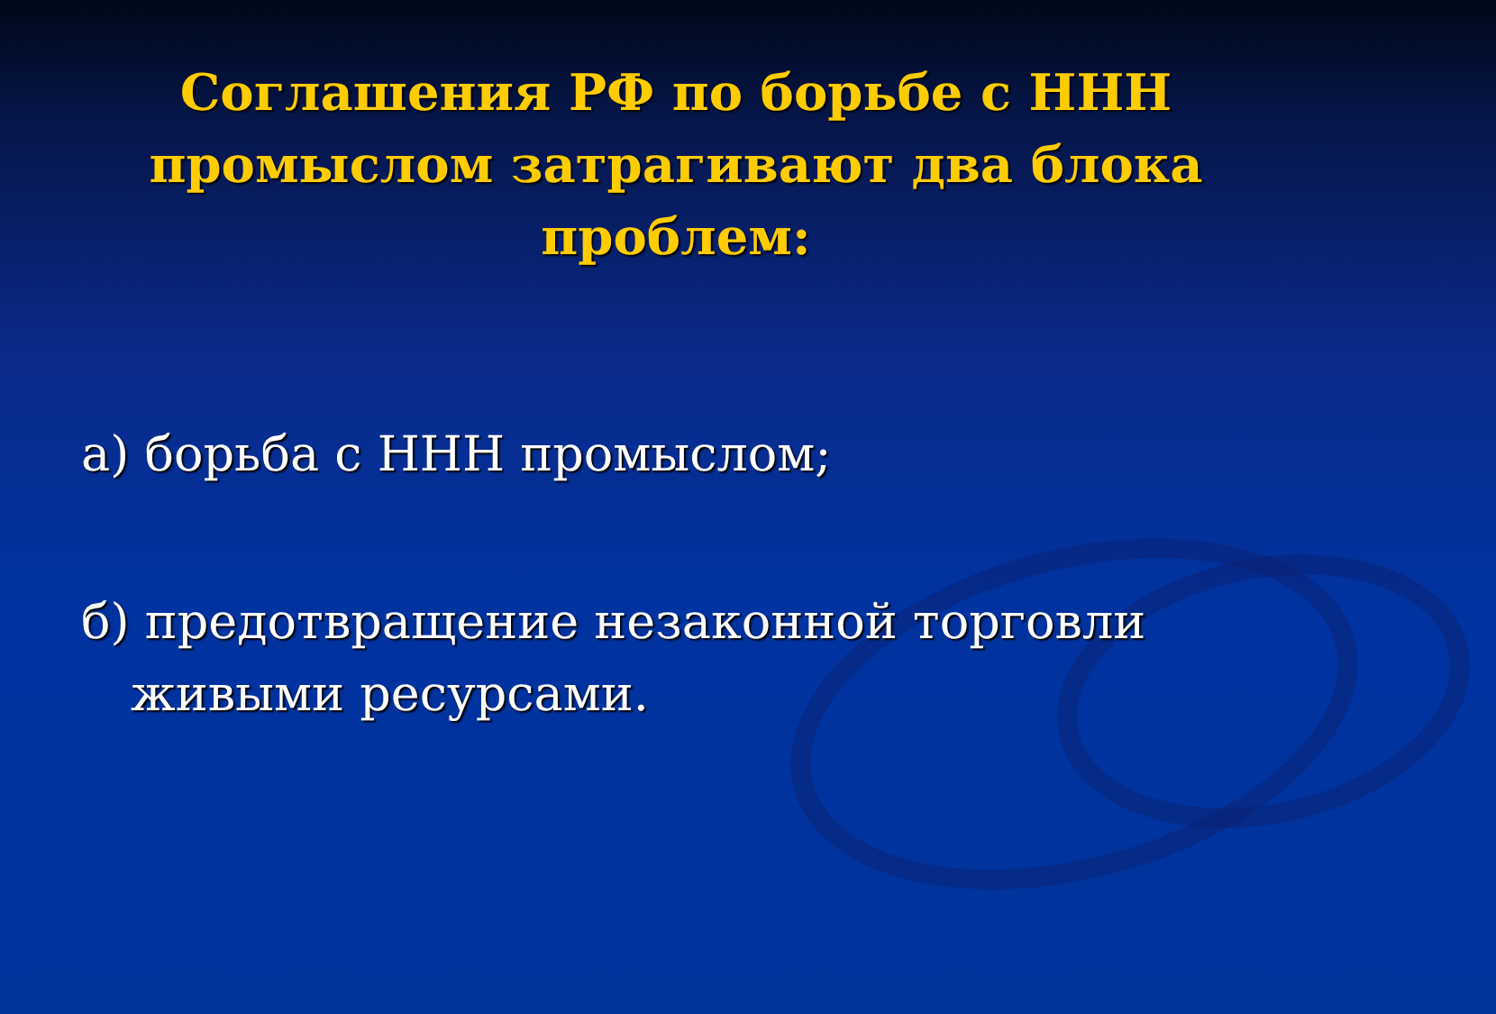Соглашения РФ по борьбе с ННН промыслом затрагивают два блока проблем:
а) борьба с ННН промыслом;
б) предотвращение незаконной торговли живыми ресурсами.